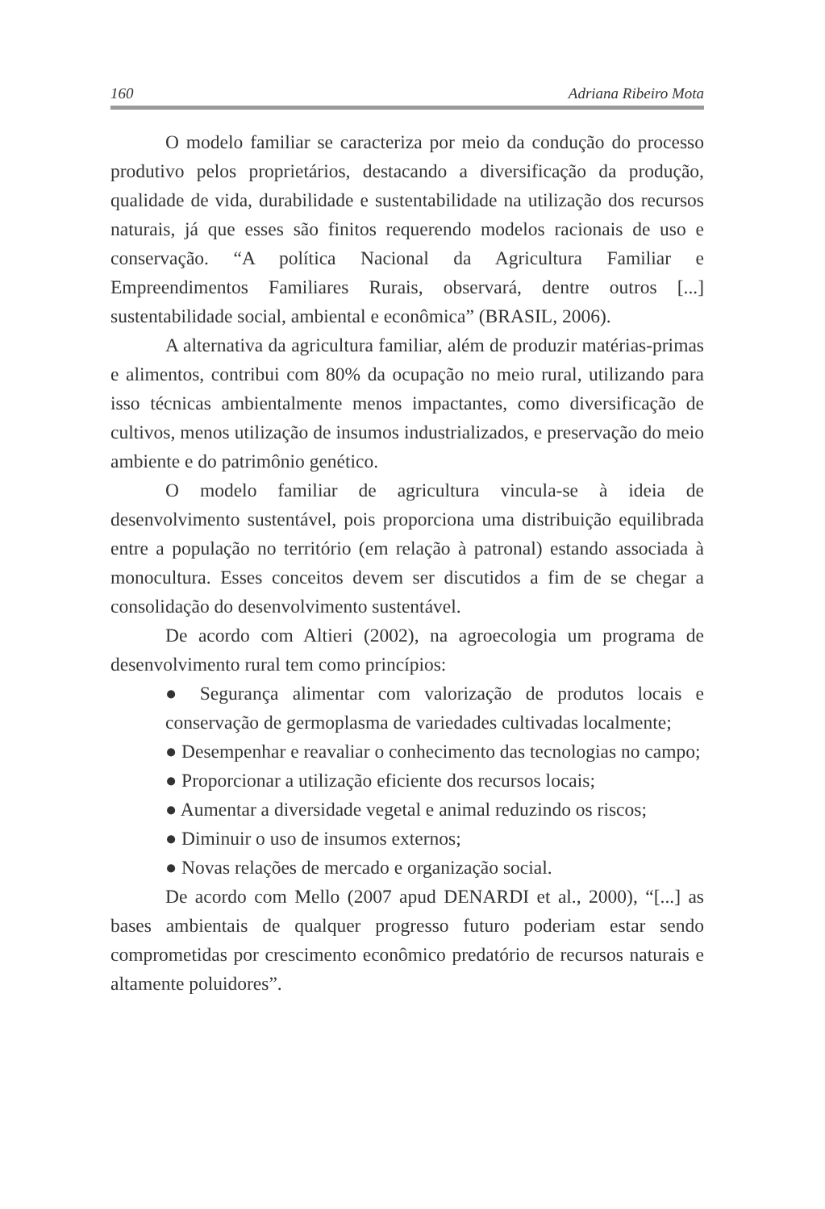160 Adriana Ribeiro Mota
O modelo familiar se caracteriza por meio da condução do processo produtivo pelos proprietários, destacando a diversificação da produção, qualidade de vida, durabilidade e sustentabilidade na utilização dos recursos naturais, já que esses são finitos requerendo modelos racionais de uso e conservação. “A política Nacional da Agricultura Familiar e Empreendimentos Familiares Rurais, observará, dentre outros [...] sustentabilidade social, ambiental e econômica” (BRASIL, 2006).
A alternativa da agricultura familiar, além de produzir matérias-primas e alimentos, contribui com 80% da ocupação no meio rural, utilizando para isso técnicas ambientalmente menos impactantes, como diversificação de cultivos, menos utilização de insumos industrializados, e preservação do meio ambiente e do patrimônio genético.
O modelo familiar de agricultura vincula-se à ideia de desenvolvimento sustentável, pois proporciona uma distribuição equilibrada entre a população no território (em relação à patronal) estando associada à monocultura. Esses conceitos devem ser discutidos a fim de se chegar a consolidação do desenvolvimento sustentável.
De acordo com Altieri (2002), na agroecologia um programa de desenvolvimento rural tem como princípios:
● Segurança alimentar com valorização de produtos locais e conservação de germoplasma de variedades cultivadas localmente;
● Desempenhar e reavaliar o conhecimento das tecnologias no campo;
● Proporcionar a utilização eficiente dos recursos locais;
● Aumentar a diversidade vegetal e animal reduzindo os riscos;
● Diminuir o uso de insumos externos;
● Novas relações de mercado e organização social.
De acordo com Mello (2007 apud DENARDI et al., 2000), “[...] as bases ambientais de qualquer progresso futuro poderiam estar sendo comprometidas por crescimento econômico predatório de recursos naturais e altamente poluidores”.